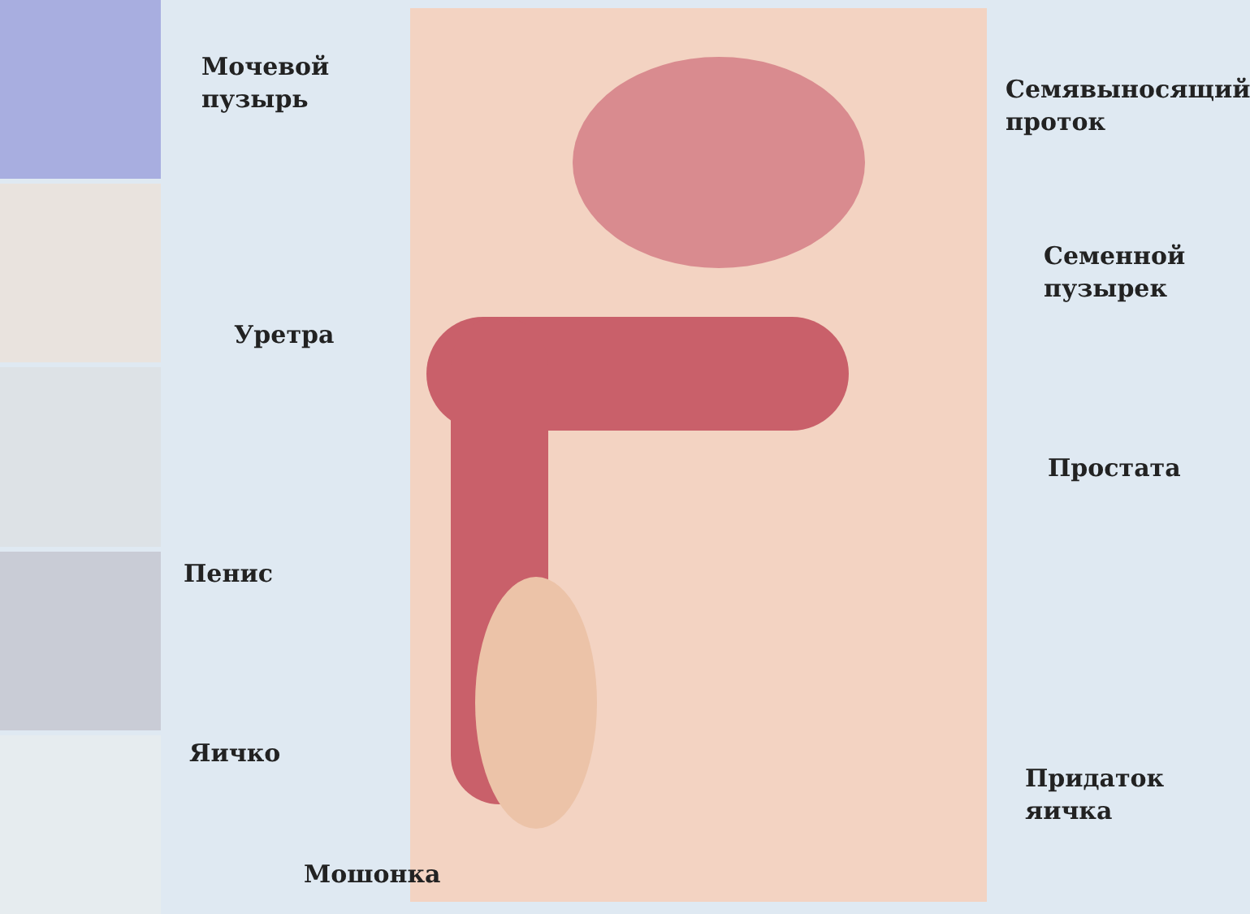Мочевой
пузырь
Семявыносящий
проток
Семенной
пузырек
Уретра
Простата
Пенис
Придаток
яичка
Яичко
Мошонка